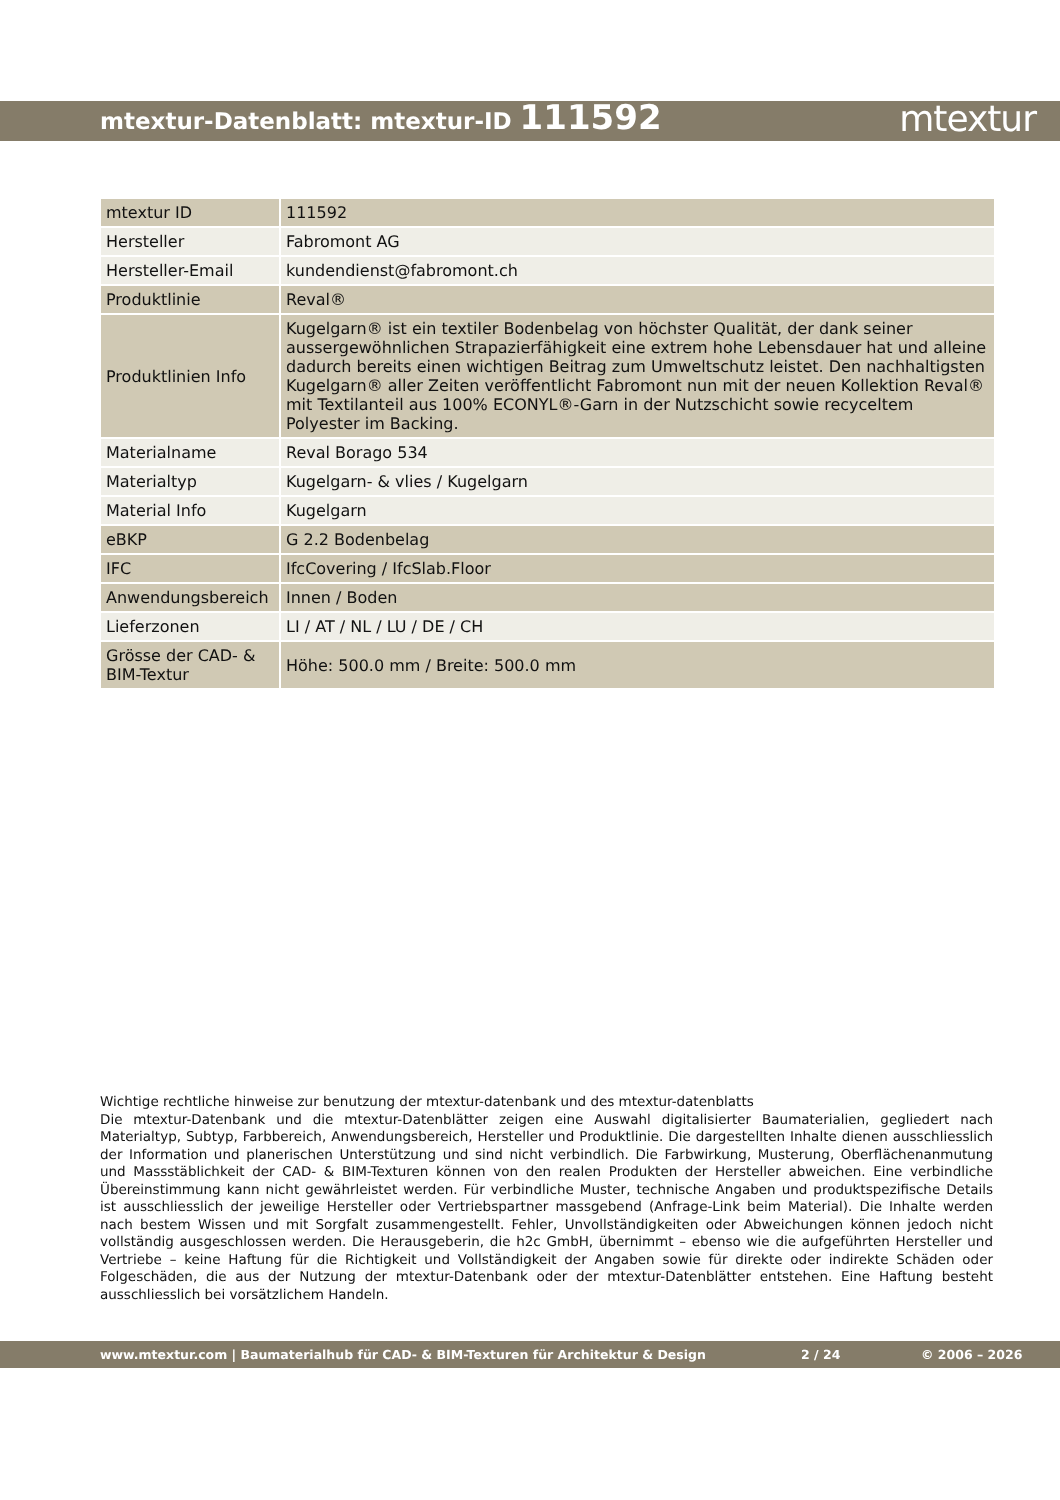mtextur-Datenblatt: mtextur-ID 111592
mtextur
| mtextur ID | 111592 |
| Hersteller | Fabromont AG |
| Hersteller-Email | kundendienst@fabromont.ch |
| Produktlinie | Reval® |
| Produktlinien Info | Kugelgarn® ist ein textiler Bodenbelag von höchster Qualität, der dank seiner aussergewöhnlichen Strapazierfähigkeit eine extrem hohe Lebensdauer hat und alleine dadurch bereits einen wichtigen Beitrag zum Umweltschutz leistet. Den nachhaltigsten Kugelgarn® aller Zeiten veröffentlicht Fabromont nun mit der neuen Kollektion Reval® mit Textilanteil aus 100% ECONYL®-Garn in der Nutzschicht sowie recyceltem Polyester im Backing. |
| Materialname | Reval Borago 534 |
| Materialtyp | Kugelgarn- & vlies / Kugelgarn |
| Material Info | Kugelgarn |
| eBKP | G 2.2 Bodenbelag |
| IFC | IfcCovering / IfcSlab.Floor |
| Anwendungsbereich | Innen / Boden |
| Lieferzonen | LI / AT / NL / LU / DE / CH |
| Grösse der CAD- & BIM-Textur | Höhe: 500.0 mm / Breite: 500.0 mm |
Wichtige rechtliche hinweise zur benutzung der mtextur-datenbank und des mtextur-datenblatts
Die mtextur-Datenbank und die mtextur-Datenblätter zeigen eine Auswahl digitalisierter Baumaterialien, gegliedert nach Materialtyp, Subtyp, Farbbereich, Anwendungsbereich, Hersteller und Produktlinie. Die dargestellten Inhalte dienen ausschliesslich der Information und planerischen Unterstützung und sind nicht verbindlich. Die Farbwirkung, Musterung, Oberflächenanmutung und Massstäblichkeit der CAD- & BIM-Texturen können von den realen Produkten der Hersteller abweichen. Eine verbindliche Übereinstimmung kann nicht gewährleistet werden. Für verbindliche Muster, technische Angaben und produktspezifische Details ist ausschliesslich der jeweilige Hersteller oder Vertriebspartner massgebend (Anfrage-Link beim Material). Die Inhalte werden nach bestem Wissen und mit Sorgfalt zusammengestellt. Fehler, Unvollständigkeiten oder Abweichungen können jedoch nicht vollständig ausgeschlossen werden. Die Herausgeberin, die h2c GmbH, übernimmt – ebenso wie die aufgeführten Hersteller und Vertriebe – keine Haftung für die Richtigkeit und Vollständigkeit der Angaben sowie für direkte oder indirekte Schäden oder Folgeschäden, die aus der Nutzung der mtextur-Datenbank oder der mtextur-Datenblätter entstehen. Eine Haftung besteht ausschliesslich bei vorsätzlichem Handeln.
www.mtextur.com | Baumaterialhub für CAD- & BIM-Texturen für Architektur & Design 2 / 24 © 2006 – 2026